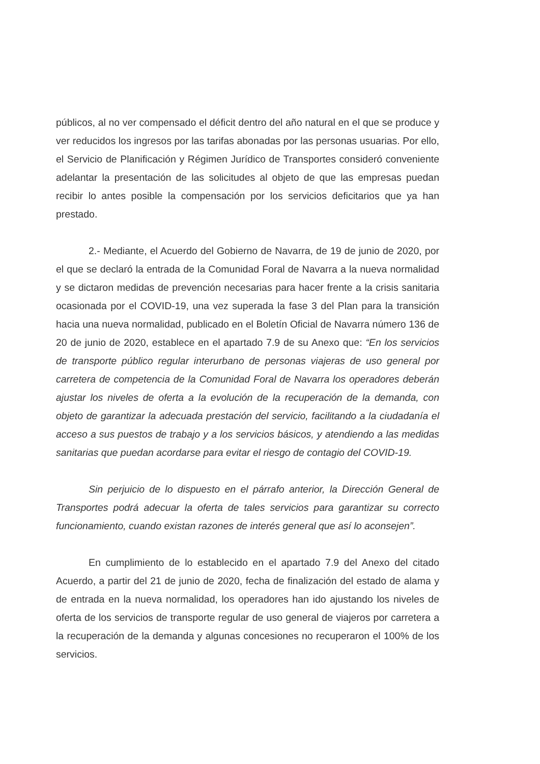públicos, al no ver compensado el déficit dentro del año natural en el que se produce y ver reducidos los ingresos por las tarifas abonadas por las personas usuarias. Por ello, el Servicio de Planificación y Régimen Jurídico de Transportes consideró conveniente adelantar la presentación de las solicitudes al objeto de que las empresas puedan recibir lo antes posible la compensación por los servicios deficitarios que ya han prestado.
2.- Mediante, el Acuerdo del Gobierno de Navarra, de 19 de junio de 2020, por el que se declaró la entrada de la Comunidad Foral de Navarra a la nueva normalidad y se dictaron medidas de prevención necesarias para hacer frente a la crisis sanitaria ocasionada por el COVID-19, una vez superada la fase 3 del Plan para la transición hacia una nueva normalidad, publicado en el Boletín Oficial de Navarra número 136 de 20 de junio de 2020, establece en el apartado 7.9 de su Anexo que: “En los servicios de transporte público regular interurbano de personas viajeras de uso general por carretera de competencia de la Comunidad Foral de Navarra los operadores deberán ajustar los niveles de oferta a la evolución de la recuperación de la demanda, con objeto de garantizar la adecuada prestación del servicio, facilitando a la ciudadanía el acceso a sus puestos de trabajo y a los servicios básicos, y atendiendo a las medidas sanitarias que puedan acordarse para evitar el riesgo de contagio del COVID-19.
Sin perjuicio de lo dispuesto en el párrafo anterior, la Dirección General de Transportes podrá adecuar la oferta de tales servicios para garantizar su correcto funcionamiento, cuando existan razones de interés general que así lo aconsejen”.
En cumplimiento de lo establecido en el apartado 7.9 del Anexo del citado Acuerdo, a partir del 21 de junio de 2020, fecha de finalización del estado de alama y de entrada en la nueva normalidad, los operadores han ido ajustando los niveles de oferta de los servicios de transporte regular de uso general de viajeros por carretera a la recuperación de la demanda y algunas concesiones no recuperaron el 100% de los servicios.